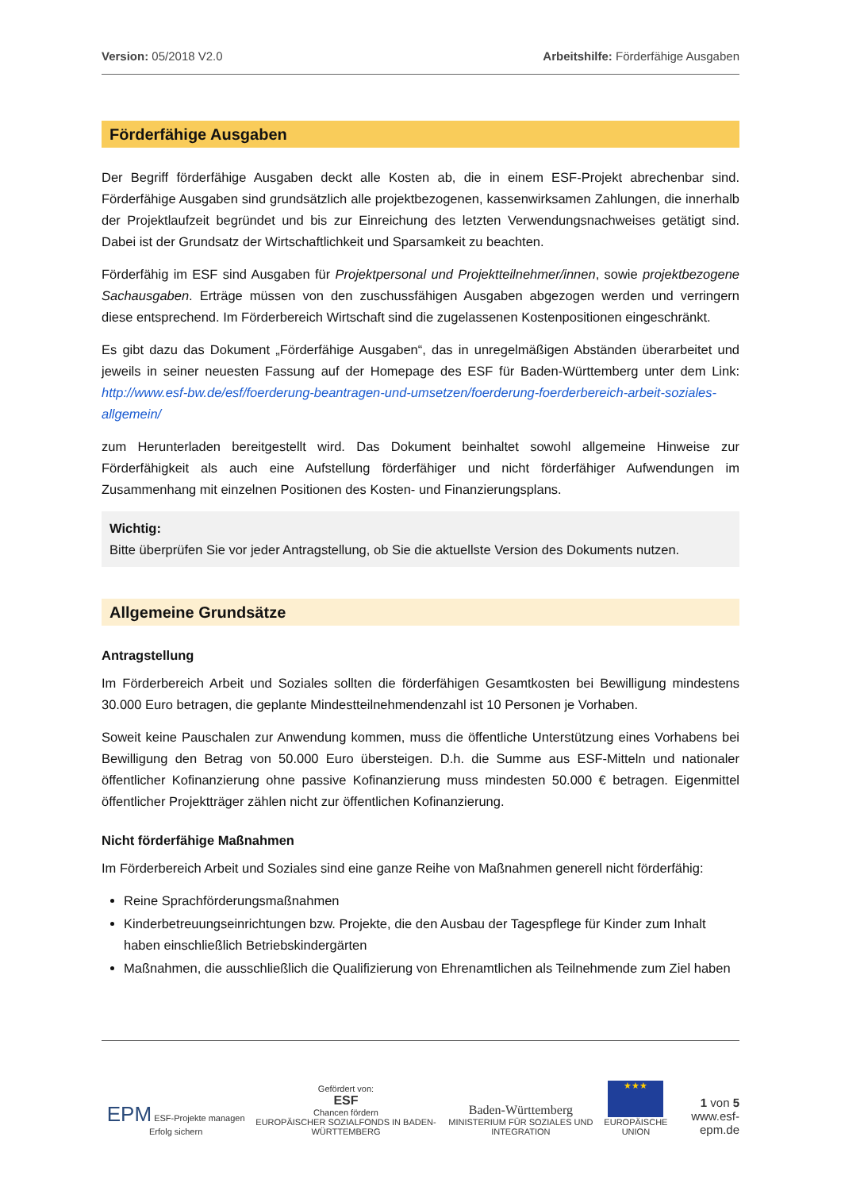Version: 05/2018 V2.0 Arbeitshilfe: Förderfähige Ausgaben
Förderfähige Ausgaben
Der Begriff förderfähige Ausgaben deckt alle Kosten ab, die in einem ESF-Projekt abrechenbar sind. Förderfähige Ausgaben sind grundsätzlich alle projektbezogenen, kassenwirksamen Zahlungen, die innerhalb der Projektlaufzeit begründet und bis zur Einreichung des letzten Verwendungsnachweises getätigt sind. Dabei ist der Grundsatz der Wirtschaftlichkeit und Sparsamkeit zu beachten.
Förderfähig im ESF sind Ausgaben für Projektpersonal und Projektteilnehmer/innen, sowie projektbezogene Sachausgaben. Erträge müssen von den zuschussfähigen Ausgaben abgezogen werden und verringern diese entsprechend. Im Förderbereich Wirtschaft sind die zugelassenen Kostenpositionen eingeschränkt.
Es gibt dazu das Dokument „Förderfähige Ausgaben“, das in unregelmäßigen Abständen überarbeitet und jeweils in seiner neuesten Fassung auf der Homepage des ESF für Baden-Württemberg unter dem Link: http://www.esf-bw.de/esf/foerderung-beantragen-und-umsetzen/foerderung-foerderbereich-arbeit-soziales-allgemein/
zum Herunterladen bereitgestellt wird. Das Dokument beinhaltet sowohl allgemeine Hinweise zur Förderfähigkeit als auch eine Aufstellung förderfähiger und nicht förderfähiger Aufwendungen im Zusammenhang mit einzelnen Positionen des Kosten- und Finanzierungsplans.
Wichtig:
Bitte überprüfen Sie vor jeder Antragstellung, ob Sie die aktuellste Version des Dokuments nutzen.
Allgemeine Grundsätze
Antragstellung
Im Förderbereich Arbeit und Soziales sollten die förderfähigen Gesamtkosten bei Bewilligung mindestens 30.000 Euro betragen, die geplante Mindestteilnehmendenzahl ist 10 Personen je Vorhaben.
Soweit keine Pauschalen zur Anwendung kommen, muss die öffentliche Unterstützung eines Vorhabens bei Bewilligung den Betrag von 50.000 Euro übersteigen. D.h. die Summe aus ESF-Mitteln und nationaler öffentlicher Kofinanzierung ohne passive Kofinanzierung muss mindesten 50.000 € betragen. Eigenmittel öffentlicher Projektträger zählen nicht zur öffentlichen Kofinanzierung.
Nicht förderfähige Maßnahmen
Im Förderbereich Arbeit und Soziales sind eine ganze Reihe von Maßnahmen generell nicht förderfähig:
Reine Sprachförderungsmaßnahmen
Kinderbetreuungseinrichtungen bzw. Projekte, die den Ausbau der Tagespflege für Kinder zum Inhalt haben einschließlich Betriebskindergärten
Maßnahmen, die ausschließlich die Qualifizierung von Ehrenamtlichen als Teilnehmende zum Ziel haben
EPM ESF-Projekte managen Erfolg sichern
Gefördert von:
ESF
Chancen fördern
EUROPÄISCHER SOZIALFONDS IN BADEN-WÜRTTEMBERG
Baden-Württemberg
MINISTERIUM FÜR SOZIALES UND INTEGRATION
★★★
EUROPÄISCHE UNION
1 von 5
www.esf-epm.de